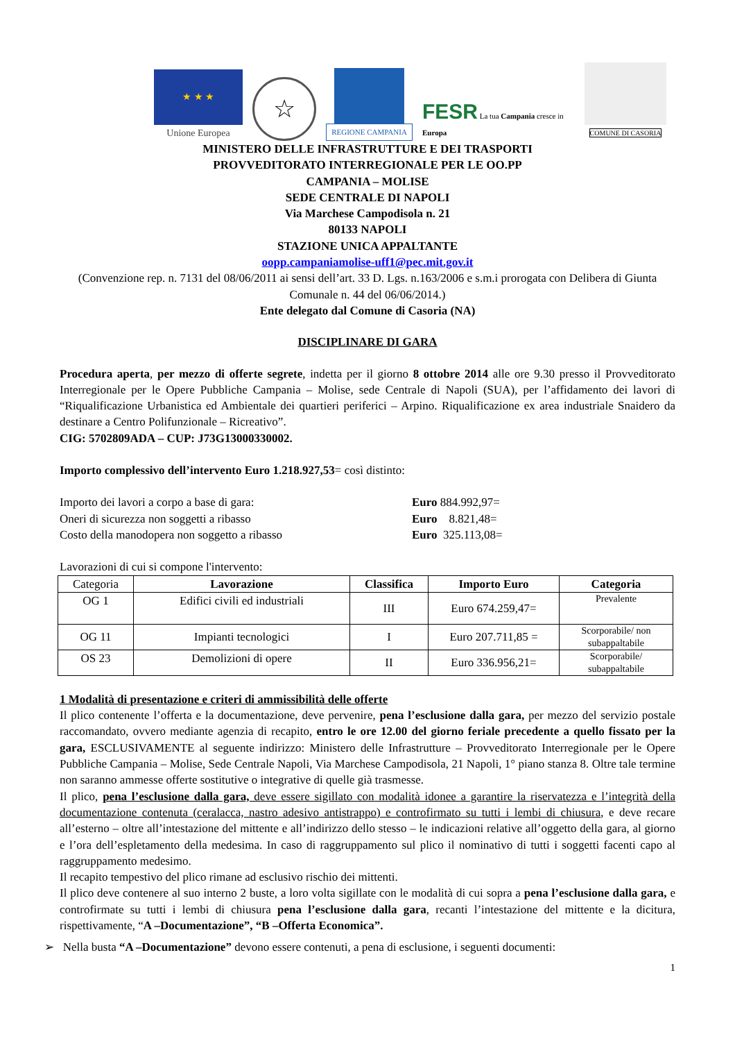★ ★ ★
Unione Europea
☆
REGIONE CAMPANIA
FESR La tua Campania cresce in Europa
COMUNE DI CASORIA
MINISTERO DELLE INFRASTRUTTURE E DEI TRASPORTI
PROVVEDITORATO INTERREGIONALE PER LE OO.PP
CAMPANIA – MOLISE
SEDE CENTRALE DI NAPOLI
Via Marchese Campodisola n. 21
80133 NAPOLI
STAZIONE UNICA APPALTANTE
oopp.campaniamolise-uff1@pec.mit.gov.it
(Convenzione rep. n. 7131 del 08/06/2011 ai sensi dell’art. 33 D. Lgs. n.163/2006 e s.m.i prorogata con Delibera di Giunta Comunale n. 44 del 06/06/2014.)
Ente delegato dal Comune di Casoria (NA)
DISCIPLINARE DI GARA
Procedura aperta, per mezzo di offerte segrete, indetta per il giorno 8 ottobre 2014 alle ore 9.30 presso il Provveditorato Interregionale per le Opere Pubbliche Campania – Molise, sede Centrale di Napoli (SUA), per l’affidamento dei lavori di “Riqualificazione Urbanistica ed Ambientale dei quartieri periferici – Arpino. Riqualificazione ex area industriale Snaidero da destinare a Centro Polifunzionale – Ricreativo”.
CIG: 5702809ADA – CUP: J73G13000330002.
Importo complessivo dell’intervento Euro 1.218.927,53= così distinto:
Importo dei lavori a corpo a base di gara: Euro 884.992,97=
Oneri di sicurezza non soggetti a ribasso Euro 8.821,48=
Costo della manodopera non soggetto a ribasso Euro 325.113,08=
Lavorazioni di cui si compone l'intervento:
| Categoria | Lavorazione | Classifica | Importo Euro | Categoria |
| OG 1 | Edifici civili ed industriali | III | Euro 674.259,47= | Prevalente |
| OG 11 | Impianti tecnologici | I | Euro 207.711,85 = | Scorporabile/ non subappaltabile |
| OS 23 | Demolizioni di opere | II | Euro 336.956,21= | Scorporabile/ subappaltabile |
1 Modalità di presentazione e criteri di ammissibilità delle offerte
Il plico contenente l’offerta e la documentazione, deve pervenire, pena l’esclusione dalla gara, per mezzo del servizio postale raccomandato, ovvero mediante agenzia di recapito, entro le ore 12.00 del giorno feriale precedente a quello fissato per la gara, ESCLUSIVAMENTE al seguente indirizzo: Ministero delle Infrastrutture – Provveditorato Interregionale per le Opere Pubbliche Campania – Molise, Sede Centrale Napoli, Via Marchese Campodisola, 21 Napoli, 1° piano stanza 8. Oltre tale termine non saranno ammesse offerte sostitutive o integrative di quelle già trasmesse.
Il plico, pena l’esclusione dalla gara, deve essere sigillato con modalità idonee a garantire la riservatezza e l’integrità della documentazione contenuta (ceralacca, nastro adesivo antistrappo) e controfirmato su tutti i lembi di chiusura, e deve recare all’esterno – oltre all’intestazione del mittente e all’indirizzo dello stesso – le indicazioni relative all’oggetto della gara, al giorno e l’ora dell’espletamento della medesima. In caso di raggruppamento sul plico il nominativo di tutti i soggetti facenti capo al raggruppamento medesimo.
Il recapito tempestivo del plico rimane ad esclusivo rischio dei mittenti.
Il plico deve contenere al suo interno 2 buste, a loro volta sigillate con le modalità di cui sopra a pena l’esclusione dalla gara, e controfirmate su tutti i lembi di chiusura pena l’esclusione dalla gara, recanti l’intestazione del mittente e la dicitura, rispettivamente, “A –Documentazione”, “B –Offerta Economica”.
➢ Nella busta “A –Documentazione” devono essere contenuti, a pena di esclusione, i seguenti documenti:
1